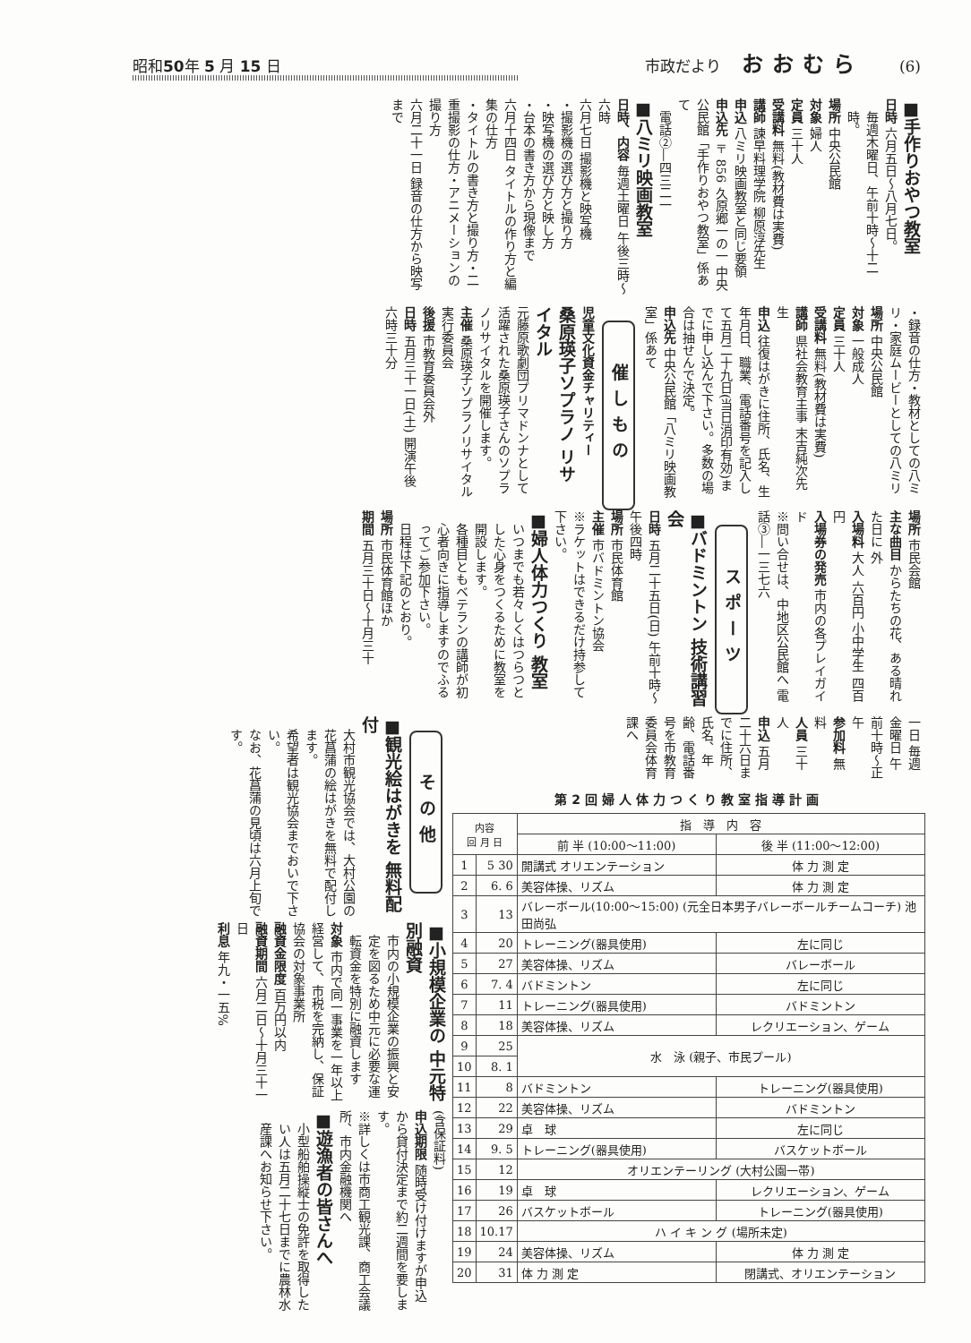昭和50年 5 月 15 日 市政だより おおむら (6)
■手作りおやつ教室
日時 六月五日〜八月七日。
毎週木曜日、午前十時〜十二時。
場所 中央公民館
対象 婦人
定員 三十人
受講料 無料(教材費は実費)
講師 諫早料理学院 柳原淳先生
申込 八ミリ映画教室と同じ要領
申込先 〒856 久原郷一の一 中央公民館「手作りおやつ教室」係あて
電話②―四三二一
■八ミリ映画教室
日時、内容 毎週土曜日 午後三時〜六時
六月七日 撮影機と映写機
・撮影機の選び方と撮り方
・映写機の選び方と映し方
・台本の書き方から現像まで
六月十四日 タイトルの作り方と編集の仕方
・タイトルの書き方と撮り方・二重撮影の仕方・アニメーションの撮り方
六月二十一日 録音の仕方から映写まで
・録音の仕方・教材としての八ミリ・家庭ムービーとしての八ミリ
場所 中央公民館
対象 一般成人
定員 三十人
受講料 無料(教材費は実費)
講師 県社会教育主事 末吉純次先生
申込 往復はがきに住所、氏名、生年月日、職業、電話番号を記入して五月二十九日(当日消印有効)までに申し込んで下さい。多数の場合は抽せんで決定。
申込先 中央公民館「八ミリ映画教室」係あて
催しもの
児童文化資金チャリティー
桑原瑛子ソプラノ リサイタル
元藤原歌劇団プリマドンナとして活躍された桑原瑛子さんのソプラノリサイタルを開催します。
主催 桑原瑛子ソプラノリサイタル実行委員会
後援 市教育委員会外
日時 五月三十一日(土) 開演午後六時三十分
場所 市民会館
主な曲目 からたちの花、ある晴れた日に 外
入場料 大人 六百円 小中学生 四百円
入場券の発売 市内の各プレイガイド
※問い合せは、中地区公民館へ 電話③―一三七六
スポーツ
■バドミントン 技術講習会
日時 五月二十五日(日) 午前十時〜午後四時
場所 市民体育館
主催 市バドミントン協会
※ラケットはできるだけ持参して下さい。
■婦人体力つくり 教室
いつまでも若々しくはつらつとした心身をつくるために教室を開設します。
各種目ともベテランの講師が初心者向きに指導しますのでふるってご参加下さい。
日程は下記のとおり。
場所 市民体育館ほか
期間 五月三十日〜十月三十
一日 毎週金曜日 午前十時〜正午
参加料 無料
人員 三十人
申込 五月二十六日までに住所、氏名、年齢、電話番号を市教育委員会体育課へ
第2回婦人体力つくり教室指導計画
| 内容 回 月 日 | | 指 導 内 容 | |
| --- | --- | --- | --- |
| | | 前 半 (10:00〜11:00) | 後 半 (11:00〜12:00) |
| 1 | 5 30 | 開講式 オリエンテーション | 体 力 測 定 |
| 2 | 6. 6 | 美容体操、リズム | 体 力 測 定 |
| 3 | 13 | バレーボール(10:00〜15:00) (元全日本男子バレーボールチームコーチ) 池田尚弘 | |
| 4 | 20 | トレーニング(器具使用) | 左に同じ |
| 5 | 27 | 美容体操、リズム | バレーボール |
| 6 | 7. 4 | バドミントン | 左に同じ |
| 7 | 11 | トレーニング(器具使用) | バドミントン |
| 8 | 18 | 美容体操、リズム | レクリエーション、ゲーム |
| 9 | 25 | 水 泳 (親子、市民プール) | |
| 10 | 8. 1 | | |
| 11 | 8 | バドミントン | トレーニング(器具使用) |
| 12 | 22 | 美容体操、リズム | バドミントン |
| 13 | 29 | 卓 球 | 左に同じ |
| 14 | 9. 5 | トレーニング(器具使用) | バスケットボール |
| 15 | 12 | オリエンテーリング (大村公園一帯) | |
| 16 | 19 | 卓 球 | レクリエーション、ゲーム |
| 17 | 26 | バスケットボール | トレーニング(器具使用) |
| 18 | 10.17 | ハ イ キ ン グ (場所未定) | |
| 19 | 24 | 美容体操、リズム | 体 力 測 定 |
| 20 | 31 | 体 力 測 定 | 閉講式、オリエンテーション |
その他
■観光絵はがきを 無料配付
大村市観光協会では、大村公園の花菖蒲の絵はがきを無料で配付します。
希望者は観光協会までおいで下さい。
なお、花菖蒲の見頃は六月上旬です。
■小規模企業の 中元特別融資
市内の小規模企業の振興と安定を図るため中元に必要な運転資金を特別に融資します
対象 市内で同一事業を一年以上経営して、市税を完納し、保証協会の対象事業所
融資金限度 百万円以内
融資期間 六月二日〜十月三十一日
利息 年九・一五%
(含保証料)
申込期限 随時受け付けますが申込から貸付決定まで約二週間を要します。
※詳しくは市商工観光課、商工会議所、市内金融機関へ
■遊漁者の皆さんへ
小型船舶操縦士の免許を取得したい人は五月二十七日までに農林水産課へお知らせ下さい。